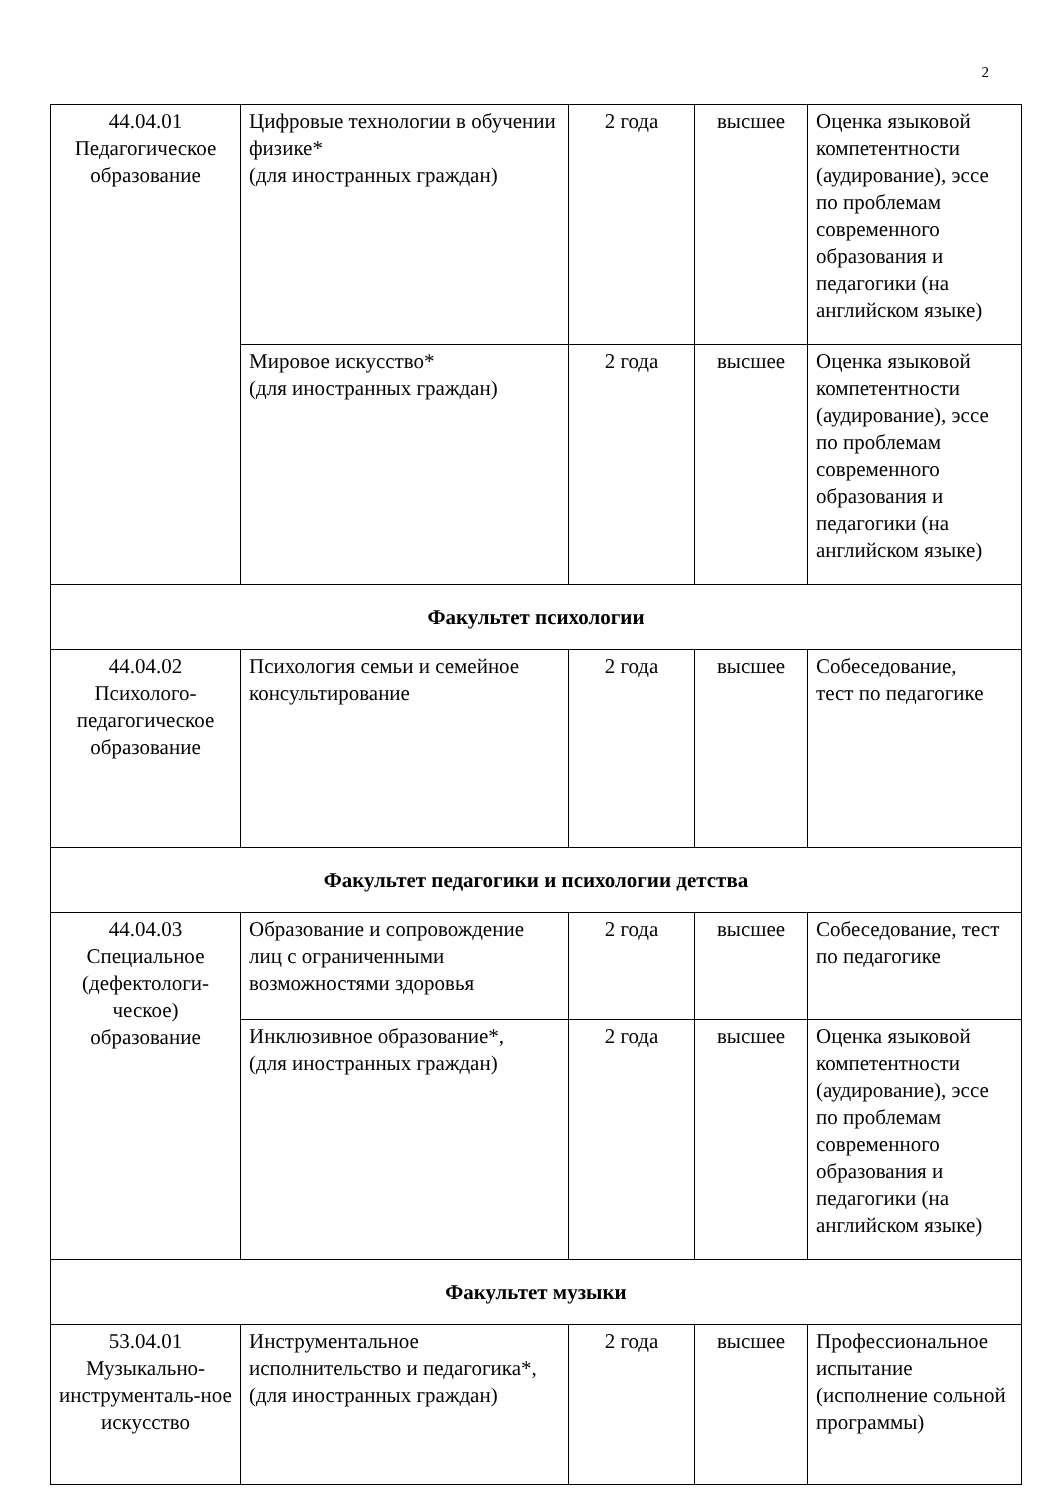2
| 44.04.01 Педагогическое образование | Цифровые технологии в обучении физике* (для иностранных граждан) | 2 года | высшее | Оценка языковой компетентности (аудирование), эссе по проблемам современного образования и педагогики (на английском языке) |
| | Мировое искусство* (для иностранных граждан) | 2 года | высшее | Оценка языковой компетентности (аудирование), эссе по проблемам современного образования и педагогики (на английском языке) |
| Факультет психологии | | | | |
| 44.04.02 Психолого-педагогическое образование | Психология семьи и семейное консультирование | 2 года | высшее | Собеседование, тест по педагогике |
| Факультет педагогики и психологии детства | | | | |
| 44.04.03 Специальное (дефектологи-ческое) образование | Образование и сопровождение лиц с ограниченными возможностями здоровья | 2 года | высшее | Собеседование, тест по педагогике |
| | Инклюзивное образование*, (для иностранных граждан) | 2 года | высшее | Оценка языковой компетентности (аудирование), эссе по проблемам современного образования и педагогики (на английском языке) |
| Факультет музыки | | | | |
| 53.04.01 Музыкально-инструменталь-ное искусство | Инструментальное исполнительство и педагогика*, (для иностранных граждан) | 2 года | высшее | Профессиональное испытание (исполнение сольной программы) |